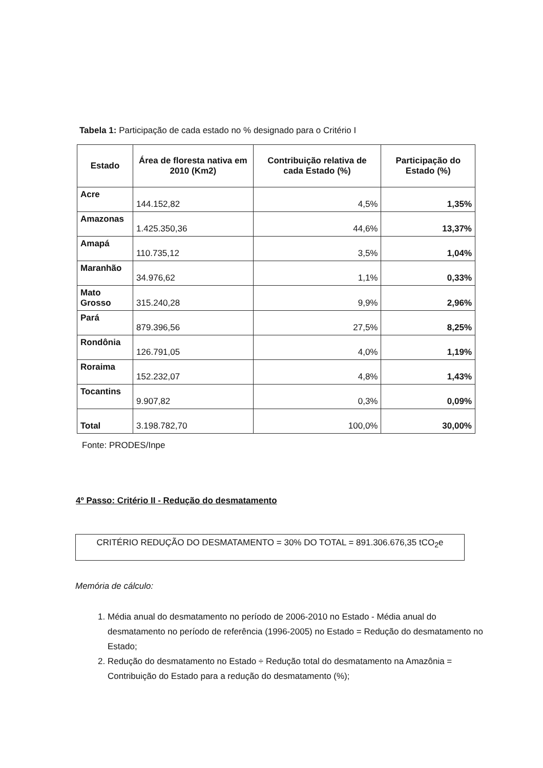Tabela 1: Participação de cada estado no % designado para o Critério I
| Estado | Área de floresta nativa em 2010 (Km2) | Contribuição relativa de cada Estado (%) | Participação do Estado (%) |
| --- | --- | --- | --- |
| Acre | 144.152,82 | 4,5% | 1,35% |
| Amazonas | 1.425.350,36 | 44,6% | 13,37% |
| Amapá | 110.735,12 | 3,5% | 1,04% |
| Maranhão | 34.976,62 | 1,1% | 0,33% |
| Mato Grosso | 315.240,28 | 9,9% | 2,96% |
| Pará | 879.396,56 | 27,5% | 8,25% |
| Rondônia | 126.791,05 | 4,0% | 1,19% |
| Roraima | 152.232,07 | 4,8% | 1,43% |
| Tocantins | 9.907,82 | 0,3% | 0,09% |
| Total | 3.198.782,70 | 100,0% | 30,00% |
Fonte: PRODES/Inpe
4º Passo: Critério II - Redução do desmatamento
CRITÉRIO REDUÇÃO DO DESMATAMENTO = 30% DO TOTAL = 891.306.676,35 tCO<sub>2</sub>e
Memória de cálculo:
1. Média anual do desmatamento no período de 2006-2010 no Estado - Média anual do desmatamento no período de referência (1996-2005) no Estado = Redução do desmatamento no Estado;
2. Redução do desmatamento no Estado ÷ Redução total do desmatamento na Amazônia = Contribuição do Estado para a redução do desmatamento (%);